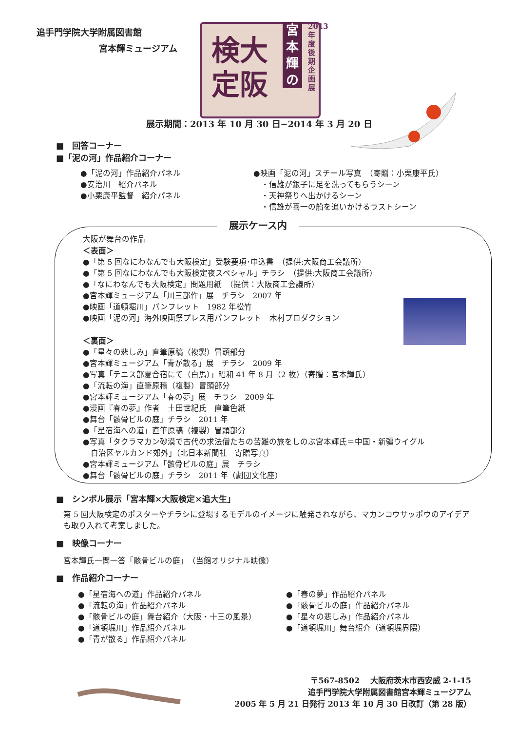追手門学院大学附属図書館
宮本輝ミュージアム
検大
定阪
宮本輝の
2013年度後期企画展
展示期間：2013 年 10 月 30 日~2014 年 3 月 20 日
■　回答コーナー
■「泥の河」作品紹介コーナー
●「泥の河」作品紹介パネル
●安治川　紹介パネル
●小栗康平監督　紹介パネル
●映画「泥の河」スチール写真　（寄贈：小栗康平氏）
　・信雄が銀子に足を洗ってもらうシーン
　・天神祭りへ出かけるシーン
　・信雄が喜一の船を追いかけるラストシーン
展示ケース内
大阪が舞台の作品
＜表面＞
●「第 5 回なにわなんでも大阪検定」受験要項･申込書　（提供:大阪商工会議所）
●「第 5 回なにわなんでも大阪検定夜スペシャル」チラシ　（提供:大阪商工会議所）
●「なにわなんでも大阪検定」問題用紙　（提供：大阪商工会議所）
●宮本輝ミュージアム「川三部作」展　チラシ　2007 年
●映画「道頓堀川」パンフレット　1982 年松竹
●映画「泥の河」海外映画祭プレス用パンフレット　木村プロダクション
＜裏面＞
●「星々の悲しみ」直筆原稿（複製）冒頭部分
●宮本輝ミュージアム「青が散る」展　チラシ　2009 年
●写真「テニス部夏合宿にて（白馬）」昭和 41 年 8 月（2 枚）（寄贈：宮本輝氏）
●「流転の海」直筆原稿（複製）冒頭部分
●宮本輝ミュージアム「春の夢」展　チラシ　2009 年
●漫画『春の夢』作者　土田世紀氏　直筆色紙
●舞台「骸骨ビルの庭」チラシ　2011 年
●「星宿海への道」直筆原稿（複製）冒頭部分
●写真「タクラマカン砂漠で古代の求法僧たちの苦難の旅をしのぶ宮本輝氏＝中国・新疆ウイグル
　自治区ヤルカンド郊外」（北日本新聞社　寄贈写真）
●宮本輝ミュージアム「骸骨ビルの庭」展　チラシ
●舞台「骸骨ビルの庭」チラシ　2011 年（劇団文化座）
■　シンボル展示「宮本輝×大阪検定×追大生」
第 5 回大阪検定のポスターやチラシに登場するモデルのイメージに触発されながら、マカンコウサッポウのアイデアも取り入れて考案しました。
■　映像コーナー
宮本輝氏一問一答「骸骨ビルの庭」　（当館オリジナル映像）
■　作品紹介コーナー
●「星宿海への道」作品紹介パネル
●「流転の海」作品紹介パネル
●「骸骨ビルの庭」舞台紹介（大阪・十三の風景）
●「道頓堀川」作品紹介パネル
●「青が散る」作品紹介パネル
●「春の夢」作品紹介パネル
●「骸骨ビルの庭」作品紹介パネル
●「星々の悲しみ」作品紹介パネル
●「道頓堀川」舞台紹介（道頓堀界隈）
〒567-8502　 大阪府茨木市西安威 2-1-15
追手門学院大学附属図書館宮本輝ミュージアム
2005 年 5 月 21 日発行 2013 年 10 月 30 日改訂（第 28 版）